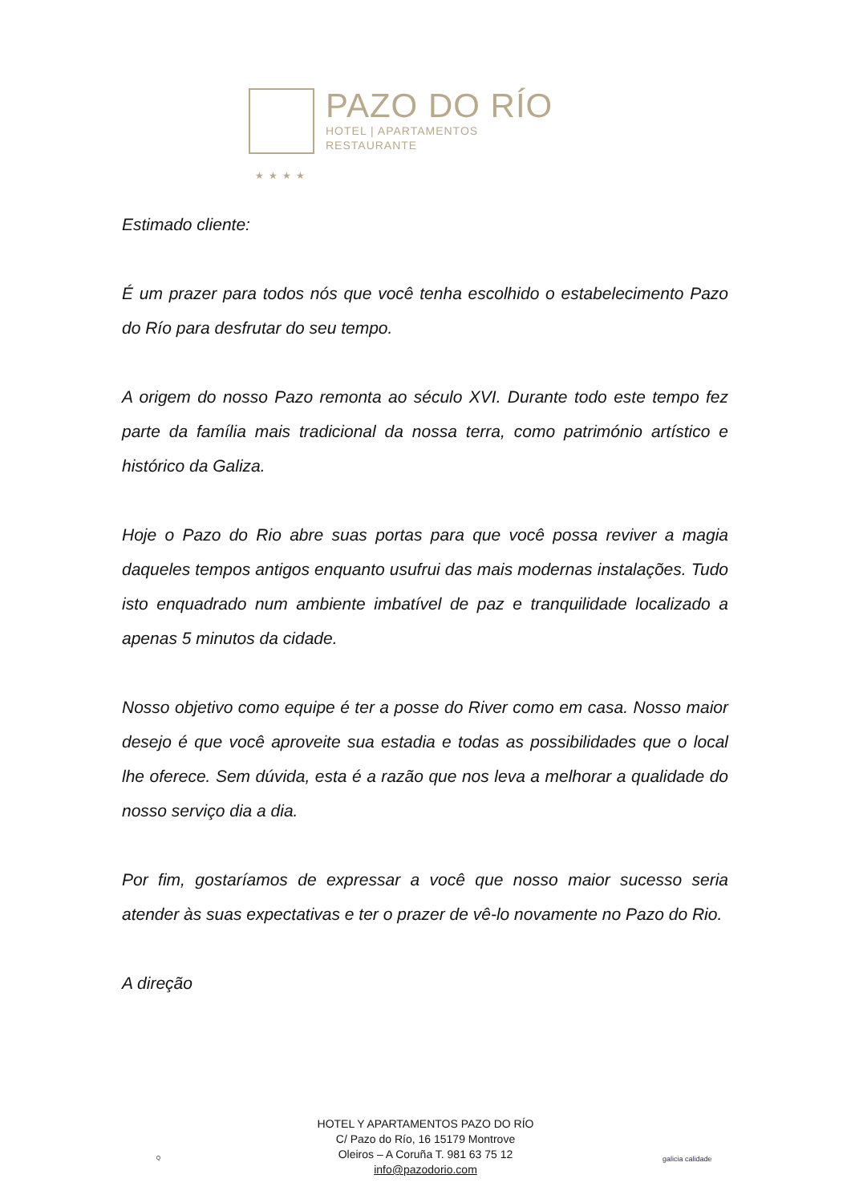PAZO DO RÍO
HOTEL | APARTAMENTOS
RESTAURANTE
★★★★
Estimado cliente:
É um prazer para todos nós que você tenha escolhido o estabelecimento Pazo do Río para desfrutar do seu tempo.
A origem do nosso Pazo remonta ao século XVI. Durante todo este tempo fez parte da família mais tradicional da nossa terra, como património artístico e histórico da Galiza.
Hoje o Pazo do Rio abre suas portas para que você possa reviver a magia daqueles tempos antigos enquanto usufrui das mais modernas instalações. Tudo isto enquadrado num ambiente imbatível de paz e tranquilidade localizado a apenas 5 minutos da cidade.
Nosso objetivo como equipe é ter a posse do River como em casa. Nosso maior desejo é que você aproveite sua estadia e todas as possibilidades que o local lhe oferece. Sem dúvida, esta é a razão que nos leva a melhorar a qualidade do nosso serviço dia a dia.
Por fim, gostaríamos de expressar a você que nosso maior sucesso seria atender às suas expectativas e ter o prazer de vê-lo novamente no Pazo do Rio.
A direção
Q
HOTEL Y APARTAMENTOS PAZO DO RÍO
C/ Pazo do Río, 16 15179 Montrove
Oleiros – A Coruña T. 981 63 75 12
info@pazodorio.com
galicia calidade